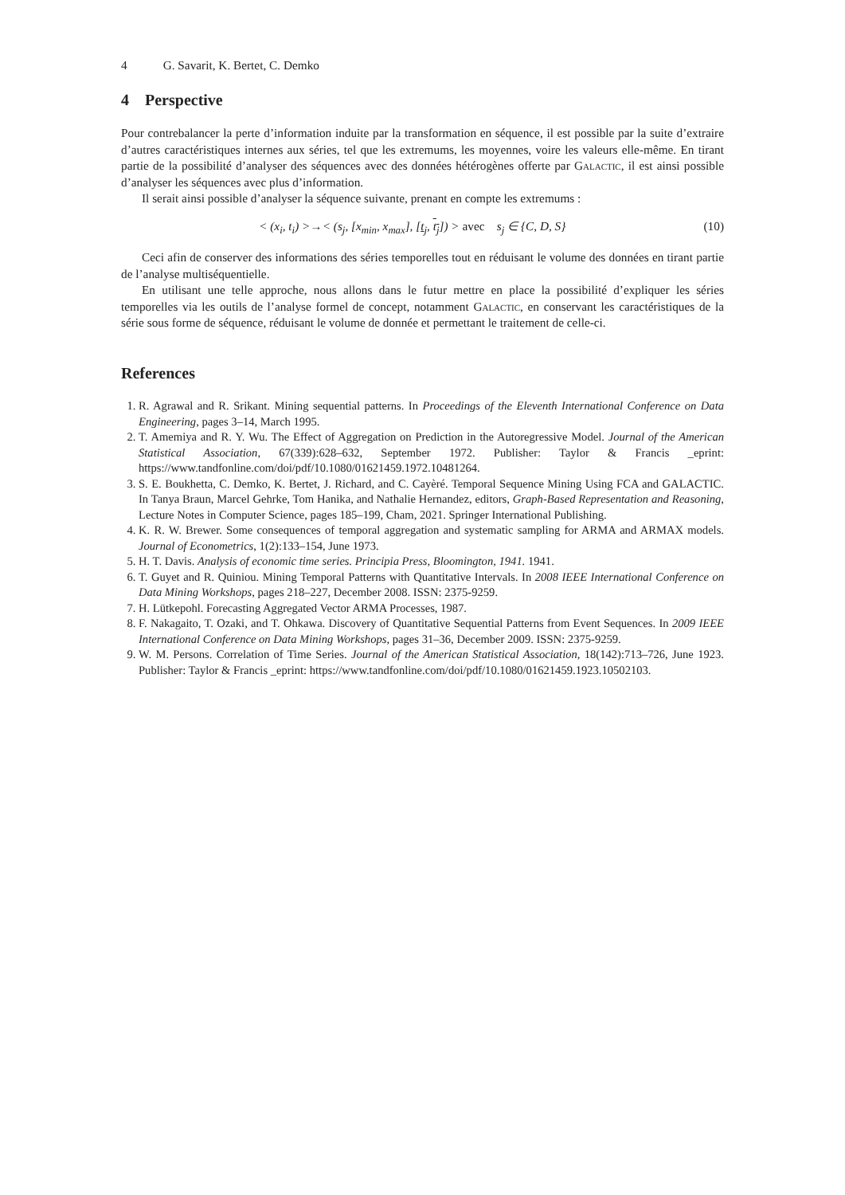4 G. Savarit, K. Bertet, C. Demko
4 Perspective
Pour contrebalancer la perte d’information induite par la transformation en séquence, il est possible par la suite d’extraire d’autres caractéristiques internes aux séries, tel que les extremums, les moyennes, voire les valeurs elle-même. En tirant partie de la possibilité d’analyser des séquences avec des données hétérogènes offerte par Galactic, il est ainsi possible d’analyser les séquences avec plus d’information.
Il serait ainsi possible d’analyser la séquence suivante, prenant en compte les extremums :
< (x<sub>i</sub>, t<sub>i</sub>) >→< (s<sub>j</sub>, [x<sub>min</sub>, x<sub>max</sub>], [t<sub>j</sub>, t<sub>j</sub>]) > avec s<sub>j</sub> ∈ {C, D, S} (10)
Ceci afin de conserver des informations des séries temporelles tout en réduisant le volume des données en tirant partie de l’analyse multiséquentielle.
En utilisant une telle approche, nous allons dans le futur mettre en place la possibilité d’expliquer les séries temporelles via les outils de l’analyse formel de concept, notamment Galactic, en conservant les caractéristiques de la série sous forme de séquence, réduisant le volume de donnée et permettant le traitement de celle-ci.
References
1. R. Agrawal and R. Srikant. Mining sequential patterns. In Proceedings of the Eleventh International Conference on Data Engineering, pages 3–14, March 1995.
2. T. Amemiya and R. Y. Wu. The Effect of Aggregation on Prediction in the Autoregressive Model. Journal of the American Statistical Association, 67(339):628–632, September 1972. Publisher: Taylor & Francis _eprint: https://www.tandfonline.com/doi/pdf/10.1080/01621459.1972.10481264.
3. S. E. Boukhetta, C. Demko, K. Bertet, J. Richard, and C. Cayèré. Temporal Sequence Mining Using FCA and GALACTIC. In Tanya Braun, Marcel Gehrke, Tom Hanika, and Nathalie Hernandez, editors, Graph-Based Representation and Reasoning, Lecture Notes in Computer Science, pages 185–199, Cham, 2021. Springer International Publishing.
4. K. R. W. Brewer. Some consequences of temporal aggregation and systematic sampling for ARMA and ARMAX models. Journal of Econometrics, 1(2):133–154, June 1973.
5. H. T. Davis. Analysis of economic time series. Principia Press, Bloomington, 1941. 1941.
6. T. Guyet and R. Quiniou. Mining Temporal Patterns with Quantitative Intervals. In 2008 IEEE International Conference on Data Mining Workshops, pages 218–227, December 2008. ISSN: 2375-9259.
7. H. Lütkepohl. Forecasting Aggregated Vector ARMA Processes, 1987.
8. F. Nakagaito, T. Ozaki, and T. Ohkawa. Discovery of Quantitative Sequential Patterns from Event Sequences. In 2009 IEEE International Conference on Data Mining Workshops, pages 31–36, December 2009. ISSN: 2375-9259.
9. W. M. Persons. Correlation of Time Series. Journal of the American Statistical Association, 18(142):713–726, June 1923. Publisher: Taylor & Francis _eprint: https://www.tandfonline.com/doi/pdf/10.1080/01621459.1923.10502103.